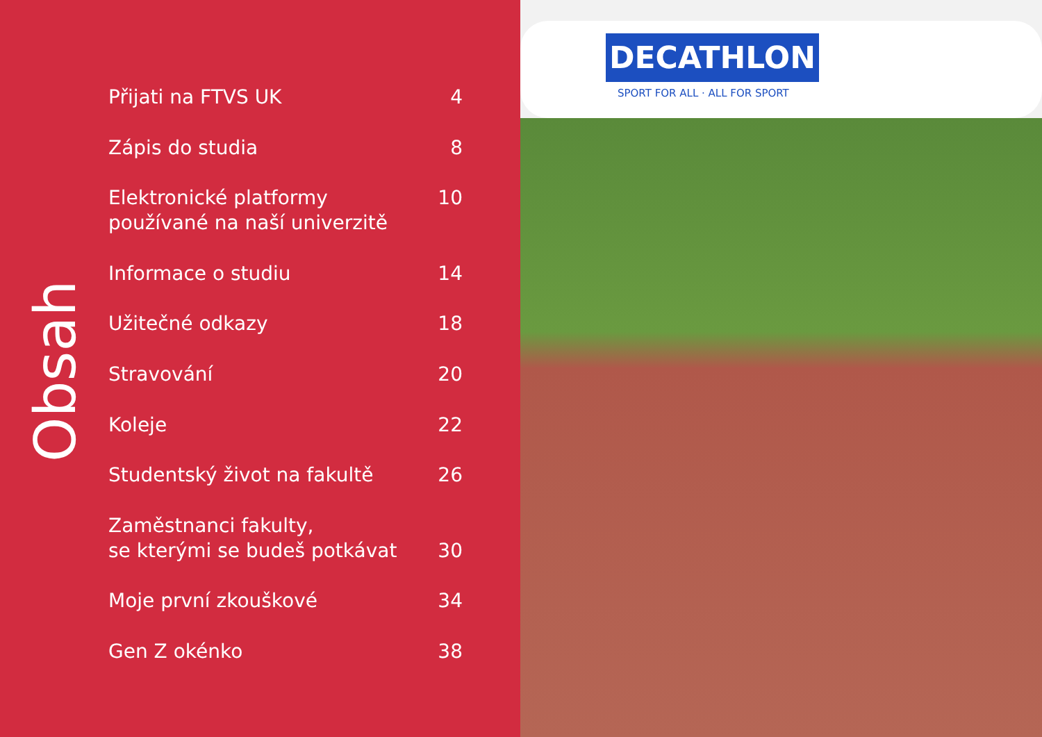Obsah
Přijati na FTVS UK 4
Zápis do studia 8
Elektronické platformy
používané na naší univerzitě 10
Informace o studiu 14
Užitečné odkazy 18
Stravování 20
Koleje 22
Studentský život na fakultě 26
Zaměstnanci fakulty,
se kterými se budeš potkávat 30
Moje první zkouškové 34
Gen Z okénko 38
DECATHLON
SPORT FOR ALL · ALL FOR SPORT